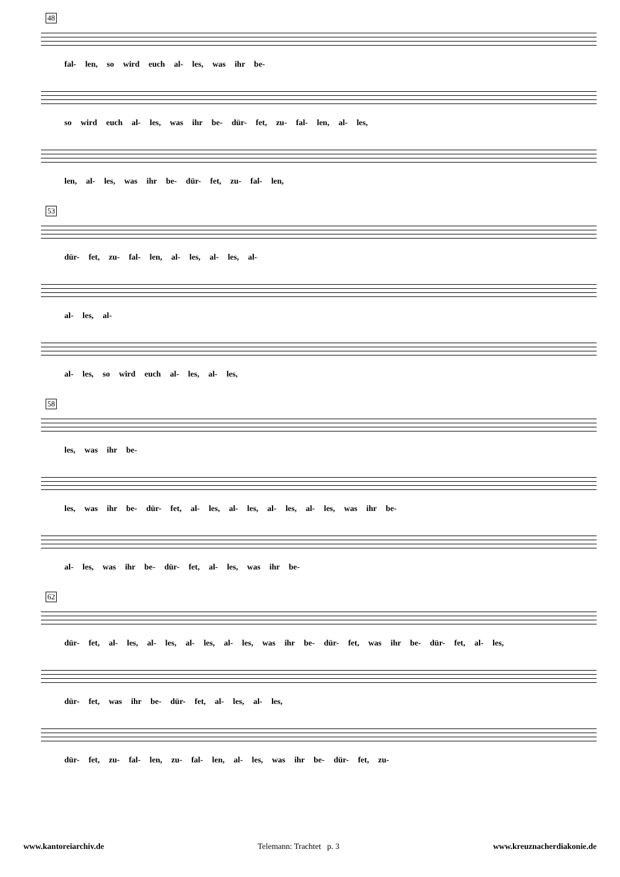48
fal- len, so wird euch al- les, was ihr be-
so wird euch al- les, was ihr be- dür- fet, zu- fal- len, al- les,
len, al- les, was ihr be- dür- fet, zu- fal- len,
53
dür- fet, zu- fal- len, al- les, al- les, al-
al- les, al-
al- les, so wird euch al- les, al- les,
58
les, was ihr be-
les, was ihr be- dür- fet, al- les, al- les, al- les, al- les, was ihr be-
al- les, was ihr be- dür- fet, al- les, was ihr be-
62
dür- fet, al- les, al- les, al- les, al- les, was ihr be- dür- fet, was ihr be- dür- fet, al- les,
dür- fet, was ihr be- dür- fet, al- les, al- les,
dür- fet, zu- fal- len, zu- fal- len, al- les, was ihr be- dür- fet, zu-
www.kantoreiarchiv.de Telemann: Trachtet p. 3 www.kreuznacherdiakonie.de